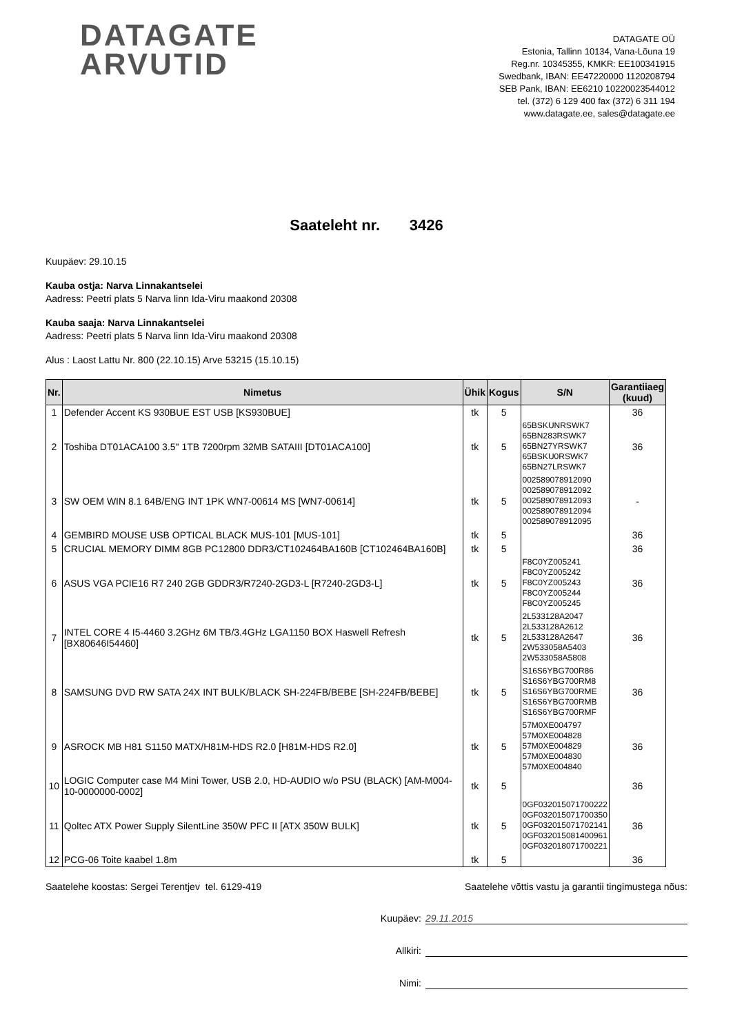DATAGATE
ARVUTID
DATAGATE OÜ
Estonia, Tallinn 10134, Vana-Lõuna 19
Reg.nr. 10345355, KMKR: EE100341915
Swedbank, IBAN: EE47220000 1120208794
SEB Pank, IBAN: EE6210 10220023544012
tel. (372) 6 129 400 fax (372) 6 311 194
www.datagate.ee, sales@datagate.ee
Saateleht nr. 3426
Kuupäev: 29.10.15
Kauba ostja: Narva Linnakantselei
Aadress: Peetri plats 5 Narva linn Ida-Viru maakond 20308
Kauba saaja: Narva Linnakantselei
Aadress: Peetri plats 5 Narva linn Ida-Viru maakond 20308
Alus : Laost Lattu Nr. 800 (22.10.15) Arve 53215 (15.10.15)
| Nr. | Nimetus | Ühik | Kogus | S/N | Garantiiaeg (kuud) |
| --- | --- | --- | --- | --- | --- |
| 1 | Defender Accent KS 930BUE EST USB [KS930BUE] | tk | 5 | | 36 |
| 2 | Toshiba DT01ACA100 3.5" 1TB 7200rpm 32MB SATAIII [DT01ACA100] | tk | 5 | 65BSKUNRSWK7 65BN283RSWK7 65BN27YRSWK7 65BSKU0RSWK7 65BN27LRSWK7 | 36 |
| 3 | SW OEM WIN 8.1 64B/ENG INT 1PK WN7-00614 MS [WN7-00614] | tk | 5 | 002589078912090 002589078912092 002589078912093 002589078912094 002589078912095 | - |
| 4 | GEMBIRD MOUSE USB OPTICAL BLACK MUS-101 [MUS-101] | tk | 5 | | 36 |
| 5 | CRUCIAL MEMORY DIMM 8GB PC12800 DDR3/CT102464BA160B [CT102464BA160B] | tk | 5 | | 36 |
| 6 | ASUS VGA PCIE16 R7 240 2GB GDDR3/R7240-2GD3-L [R7240-2GD3-L] | tk | 5 | F8C0YZ005241 F8C0YZ005242 F8C0YZ005243 F8C0YZ005244 F8C0YZ005245 | 36 |
| 7 | INTEL CORE 4 I5-4460 3.2GHz 6M TB/3.4GHz LGA1150 BOX Haswell Refresh [BX80646I54460] | tk | 5 | 2L533128A2047 2L533128A2612 2L533128A2647 2W533058A5403 2W533058A5808 | 36 |
| 8 | SAMSUNG DVD RW SATA 24X INT BULK/BLACK SH-224FB/BEBE [SH-224FB/BEBE] | tk | 5 | S16S6YBG700R86 S16S6YBG700RM8 S16S6YBG700RME S16S6YBG700RMB S16S6YBG700RMF | 36 |
| 9 | ASROCK MB H81 S1150 MATX/H81M-HDS R2.0 [H81M-HDS R2.0] | tk | 5 | 57M0XE004797 57M0XE004828 57M0XE004829 57M0XE004830 57M0XE004840 | 36 |
| 10 | LOGIC Computer case M4 Mini Tower, USB 2.0, HD-AUDIO w/o PSU (BLACK) [AM-M004-10-0000000-0002] | tk | 5 | | 36 |
| 11 | Qoltec ATX Power Supply SilentLine 350W PFC II [ATX 350W BULK] | tk | 5 | 0GF032015071700222 0GF032015071700350 0GF032015071702141 0GF032015081400961 0GF032018071700221 | 36 |
| 12 | PCG-06 Toite kaabel 1.8m | tk | 5 | | 36 |
Saatelehe koostas: Sergei Terentjev tel. 6129-419 Saatelehe võttis vastu ja garantii tingimustega nõus:
Kuupäev: 29.11.2015
Allkiri:
Nimi: